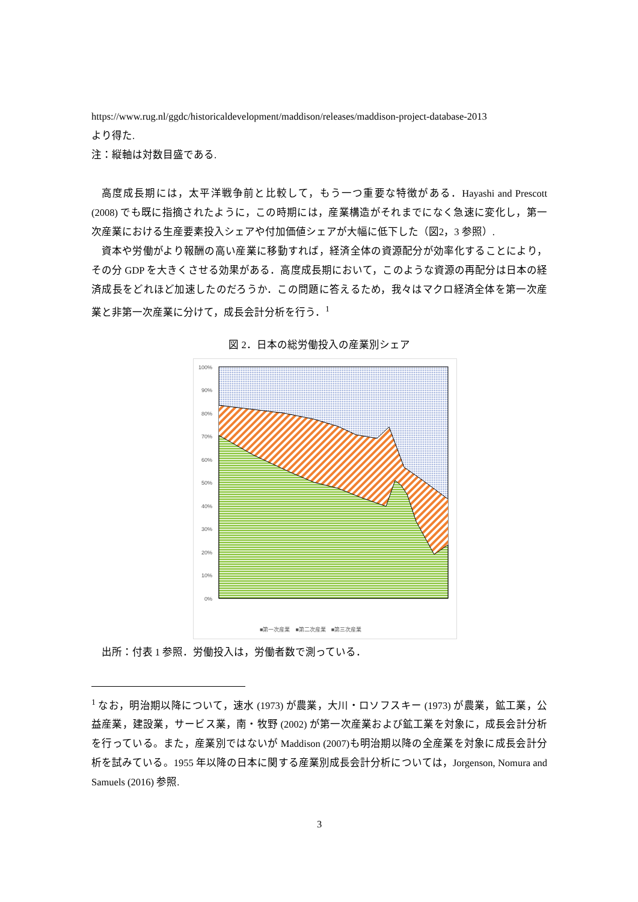https://www.rug.nl/ggdc/historicaldevelopment/maddison/releases/maddison-project-database-2013
より得た.
注：縦軸は対数目盛である.
高度成長期には，太平洋戦争前と比較して，もう一つ重要な特徴がある．Hayashi and Prescott (2008) でも既に指摘されたように，この時期には，産業構造がそれまでになく急速に変化し，第一次産業における生産要素投入シェアや付加価値シェアが大幅に低下した（図2，3 参照）.
資本や労働がより報酬の高い産業に移動すれば，経済全体の資源配分が効率化することにより，その分 GDP を大きくさせる効果がある．高度成長期において，このような資源の再配分は日本の経済成長をどれほど加速したのだろうか．この問題に答えるため，我々はマクロ経済全体を第一次産業と非第一次産業に分けて，成長会計分析を行う．<sup>1</sup>
図 2．日本の総労働投入の産業別シェア
100%
90%
80%
70%
60%
50%
40%
30%
20%
10%
0%
■第一次産業　■第二次産業　■第三次産業
1874 1878 1882 1886 1890 1894 1898 1902 1906 1910 1914 1918 1922 1926 1930 1934 1938 1942 1946 1950 1954 1958 1962 1966 1970
出所：付表 1 参照．労働投入は，労働者数で測っている．
<sup>1</sup> なお，明治期以降について，速水 (1973) が農業，大川・ロソフスキー (1973) が農業，鉱工業，公益産業，建設業，サービス業，南・牧野 (2002) が第一次産業および鉱工業を対象に，成長会計分析を行っている。また，産業別ではないが Maddison (2007)も明治期以降の全産業を対象に成長会計分析を試みている。1955 年以降の日本に関する産業別成長会計分析については，Jorgenson, Nomura and Samuels (2016) 参照.
3